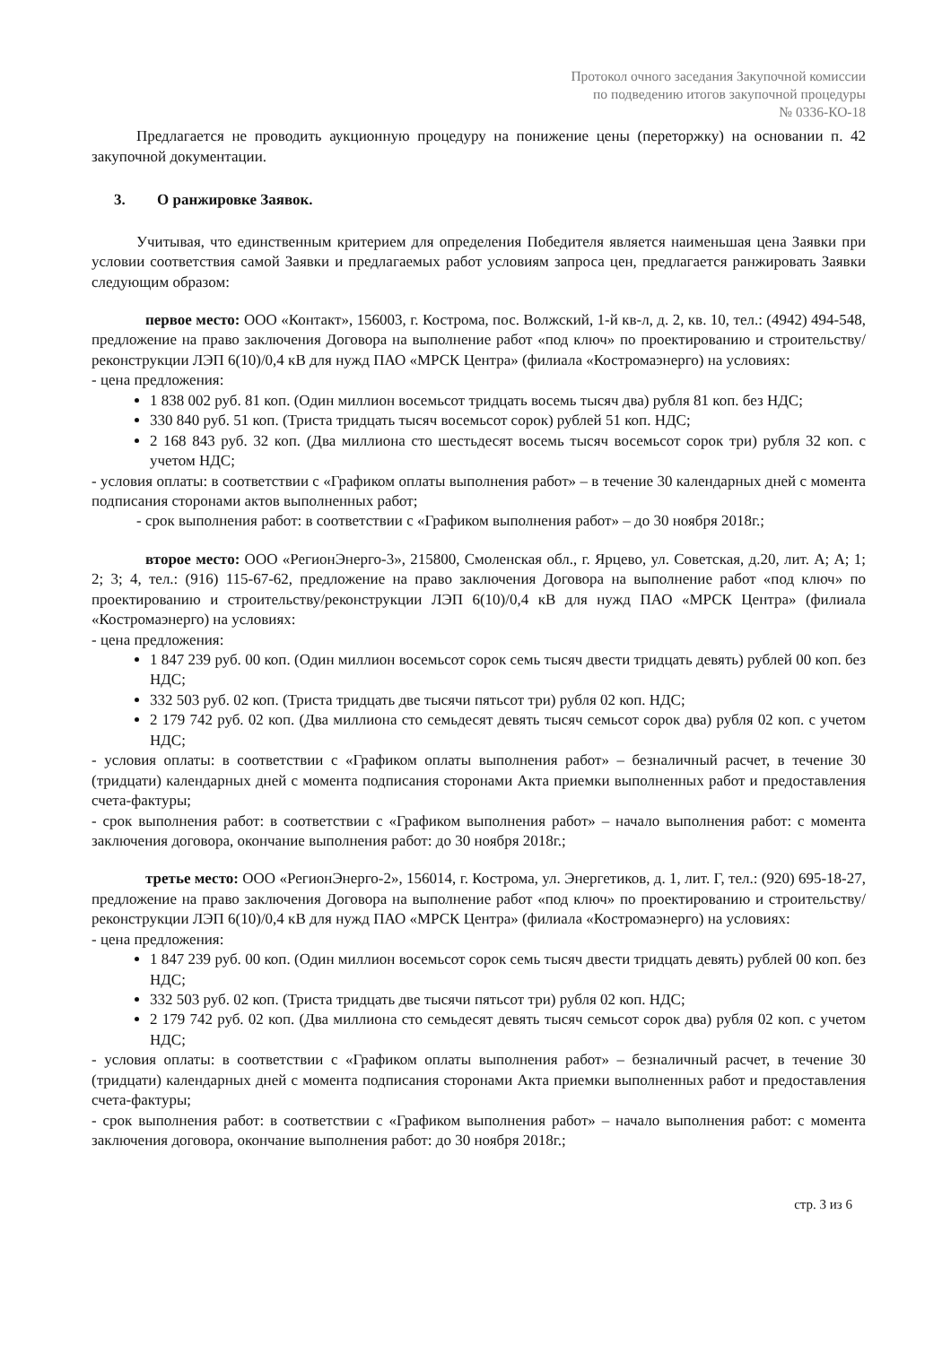Протокол очного заседания Закупочной комиссии
по подведению итогов закупочной процедуры
№ 0336-КО-18
Предлагается не проводить аукционную процедуру на понижение цены (переторжку) на основании п. 42 закупочной документации.
3. О ранжировке Заявок.
Учитывая, что единственным критерием для определения Победителя является наименьшая цена Заявки при условии соответствия самой Заявки и предлагаемых работ условиям запроса цен, предлагается ранжировать Заявки следующим образом:
первое место: ООО «Контакт», 156003, г. Кострома, пос. Волжский, 1-й кв-л, д. 2, кв. 10, тел.: (4942) 494-548, предложение на право заключения Договора на выполнение работ «под ключ» по проектированию и строительству/реконструкции ЛЭП 6(10)/0,4 кВ для нужд ПАО «МРСК Центра» (филиала «Костромаэнерго) на условиях:
- цена предложения:
1 838 002 руб. 81 коп. (Один миллион восемьсот тридцать восемь тысяч два) рубля 81 коп. без НДС;
330 840 руб. 51 коп. (Триста тридцать тысяч восемьсот сорок) рублей 51 коп. НДС;
2 168 843 руб. 32 коп. (Два миллиона сто шестьдесят восемь тысяч восемьсот сорок три) рубля 32 коп. с учетом НДС;
- условия оплаты: в соответствии с «Графиком оплаты выполнения работ» – в течение 30 календарных дней с момента подписания сторонами актов выполненных работ;
- срок выполнения работ: в соответствии с «Графиком выполнения работ» – до 30 ноября 2018г.;
второе место: ООО «РегионЭнерго-3», 215800, Смоленская обл., г. Ярцево, ул. Советская, д.20, лит. А; А; 1; 2; 3; 4, тел.: (916) 115-67-62, предложение на право заключения Договора на выполнение работ «под ключ» по проектированию и строительству/реконструкции ЛЭП 6(10)/0,4 кВ для нужд ПАО «МРСК Центра» (филиала «Костромаэнерго) на условиях:
- цена предложения:
1 847 239 руб. 00 коп. (Один миллион восемьсот сорок семь тысяч двести тридцать девять) рублей 00 коп. без НДС;
332 503 руб. 02 коп. (Триста тридцать две тысячи пятьсот три) рубля 02 коп. НДС;
2 179 742 руб. 02 коп. (Два миллиона сто семьдесят девять тысяч семьсот сорок два) рубля 02 коп. с учетом НДС;
- условия оплаты: в соответствии с «Графиком оплаты выполнения работ» – безналичный расчет, в течение 30 (тридцати) календарных дней с момента подписания сторонами Акта приемки выполненных работ и предоставления счета-фактуры;
- срок выполнения работ: в соответствии с «Графиком выполнения работ» – начало выполнения работ: с момента заключения договора, окончание выполнения работ: до 30 ноября 2018г.;
третье место: ООО «РегионЭнерго-2», 156014, г. Кострома, ул. Энергетиков, д. 1, лит. Г, тел.: (920) 695-18-27, предложение на право заключения Договора на выполнение работ «под ключ» по проектированию и строительству/реконструкции ЛЭП 6(10)/0,4 кВ для нужд ПАО «МРСК Центра» (филиала «Костромаэнерго) на условиях:
- цена предложения:
1 847 239 руб. 00 коп. (Один миллион восемьсот сорок семь тысяч двести тридцать девять) рублей 00 коп. без НДС;
332 503 руб. 02 коп. (Триста тридцать две тысячи пятьсот три) рубля 02 коп. НДС;
2 179 742 руб. 02 коп. (Два миллиона сто семьдесят девять тысяч семьсот сорок два) рубля 02 коп. с учетом НДС;
- условия оплаты: в соответствии с «Графиком оплаты выполнения работ» – безналичный расчет, в течение 30 (тридцати) календарных дней с момента подписания сторонами Акта приемки выполненных работ и предоставления счета-фактуры;
- срок выполнения работ: в соответствии с «Графиком выполнения работ» – начало выполнения работ: с момента заключения договора, окончание выполнения работ: до 30 ноября 2018г.;
стр. 3 из 6